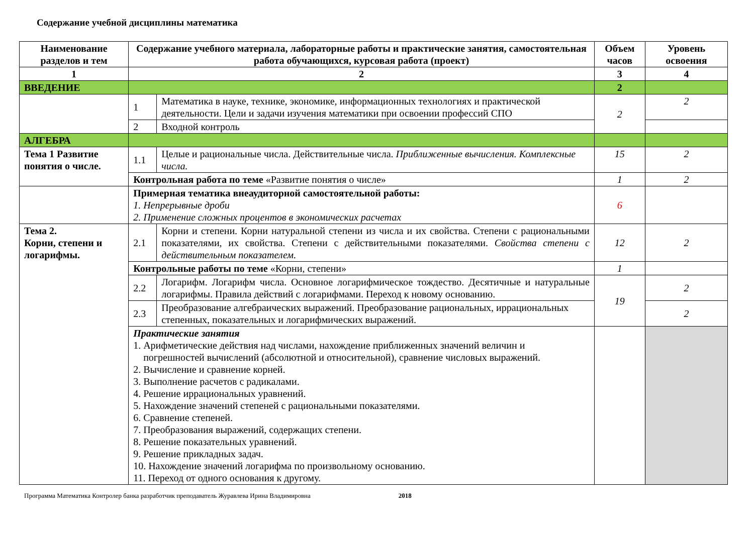Содержание учебной дисциплины математика
| Наименование разделов и тем | Содержание учебного материала, лабораторные работы и практические занятия, самостоятельная работа обучающихся, курсовая работа (проект) | | Объем часов | Уровень освоения |
| --- | --- | --- | --- | --- |
| 1 | 2 | | 3 | 4 |
| ВВЕДЕНИЕ | | | 2 | |
| | 1 | Математика в науке, технике, экономике, информационных технологиях и практической деятельности. Цели и задачи изучения математики при освоении профессий СПО | 2 | 2 |
| | 2 | Входной контроль | | |
| АЛГЕБРА | | | | |
| Тема 1 Развитие понятия о числе. | 1.1 | Целые и рациональные числа. Действительные числа. Приближенные вычисления. Комплексные числа. | 15 | 2 |
| | Контрольная работа по теме «Развитие понятия о числе» | | 1 | 2 |
| | Примерная тематика внеаудиторной самостоятельной работы: 1. Непрерывные дроби 2. Применение сложных процентов в экономических расчетах | | 6 | |
| Тема 2. Корни, степени и логарифмы. | 2.1 | Корни и степени. Корни натуральной степени из числа и их свойства. Степени с рациональными показателями, их свойства. Степени с действительными показателями. Свойства степени с действительным показателем. | 12 | 2 |
| | Контрольные работы по теме «Корни, степени» | | 1 | |
| | 2.2 | Логарифм. Логарифм числа. Основное логарифмическое тождество. Десятичные и натуральные логарифмы. Правила действий с логарифмами. Переход к новому основанию. | 19 | 2 |
| | 2.3 | Преобразование алгебраических выражений. Преобразование рациональных, иррациональных степенных, показательных и логарифмических выражений. | | 2 |
| | Практические занятия 1. Арифметические действия над числами, нахождение приближенных значений величин и погрешностей вычислений (абсолютной и относительной), сравнение числовых выражений. 2. Вычисление и сравнение корней. 3. Выполнение расчетов с радикалами. 4. Решение иррациональных уравнений. 5. Нахождение значений степеней с рациональными показателями. 6. Сравнение степеней. 7. Преобразования выражений, содержащих степени. 8. Решение показательных уравнений. 9. Решение прикладных задач. 10. Нахождение значений логарифма по произвольному основанию. 11. Переход от одного основания к другому. | | | |
Программа Математика Контролер банка разработчик преподаватель Журавлева Ирина Владимировна 2018